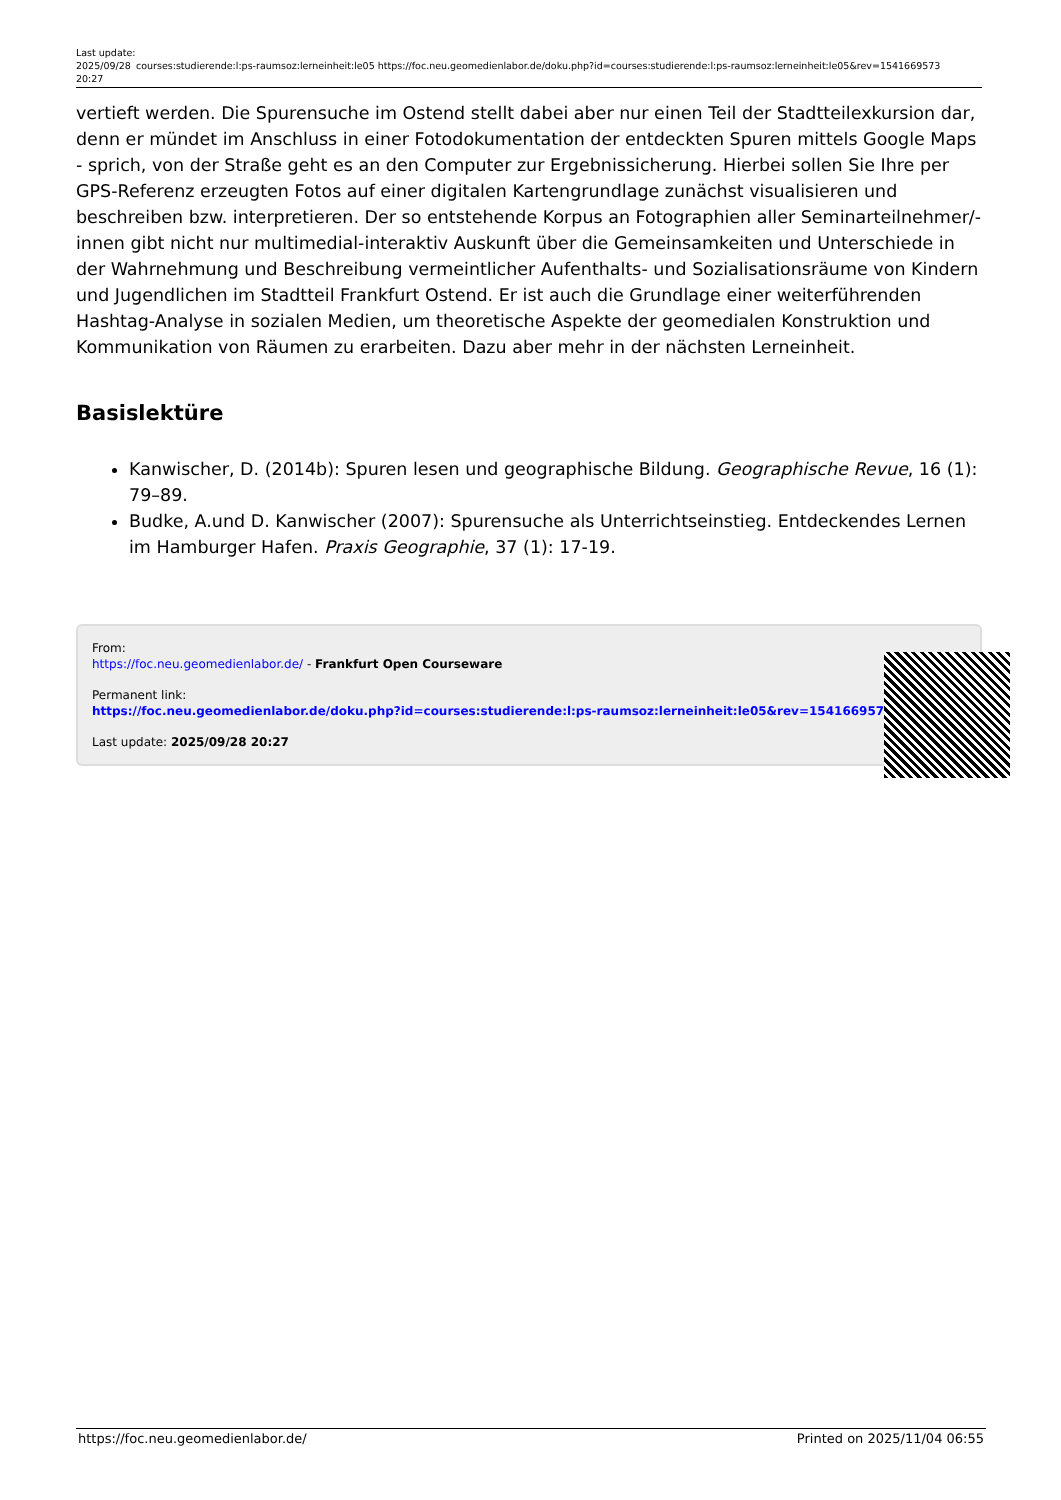Last update: 2025/09/28 20:27
courses:studierende:l:ps-raumsoz:lerneinheit:le05 https://foc.neu.geomedienlabor.de/doku.php?id=courses:studierende:l:ps-raumsoz:lerneinheit:le05&rev=1541669573
vertieft werden. Die Spurensuche im Ostend stellt dabei aber nur einen Teil der Stadtteilexkursion dar, denn er mündet im Anschluss in einer Fotodokumentation der entdeckten Spuren mittels Google Maps - sprich, von der Straße geht es an den Computer zur Ergebnissicherung. Hierbei sollen Sie Ihre per GPS-Referenz erzeugten Fotos auf einer digitalen Kartengrundlage zunächst visualisieren und beschreiben bzw. interpretieren. Der so entstehende Korpus an Fotographien aller Seminarteilnehmer/-innen gibt nicht nur multimedial-interaktiv Auskunft über die Gemeinsamkeiten und Unterschiede in der Wahrnehmung und Beschreibung vermeintlicher Aufenthalts- und Sozialisationsräume von Kindern und Jugendlichen im Stadtteil Frankfurt Ostend. Er ist auch die Grundlage einer weiterführenden Hashtag-Analyse in sozialen Medien, um theoretische Aspekte der geomedialen Konstruktion und Kommunikation von Räumen zu erarbeiten. Dazu aber mehr in der nächsten Lerneinheit.
Basislektüre
Kanwischer, D. (2014b): Spuren lesen und geographische Bildung. Geographische Revue, 16 (1): 79–89.
Budke, A.und D. Kanwischer (2007): Spurensuche als Unterrichtseinstieg. Entdeckendes Lernen im Hamburger Hafen. Praxis Geographie, 37 (1): 17-19.
From:
https://foc.neu.geomedienlabor.de/ - Frankfurt Open Courseware
Permanent link:
https://foc.neu.geomedienlabor.de/doku.php?id=courses:studierende:l:ps-raumsoz:lerneinheit:le05&rev=1541669573
Last update: 2025/09/28 20:27
https://foc.neu.geomedienlabor.de/ Printed on 2025/11/04 06:55